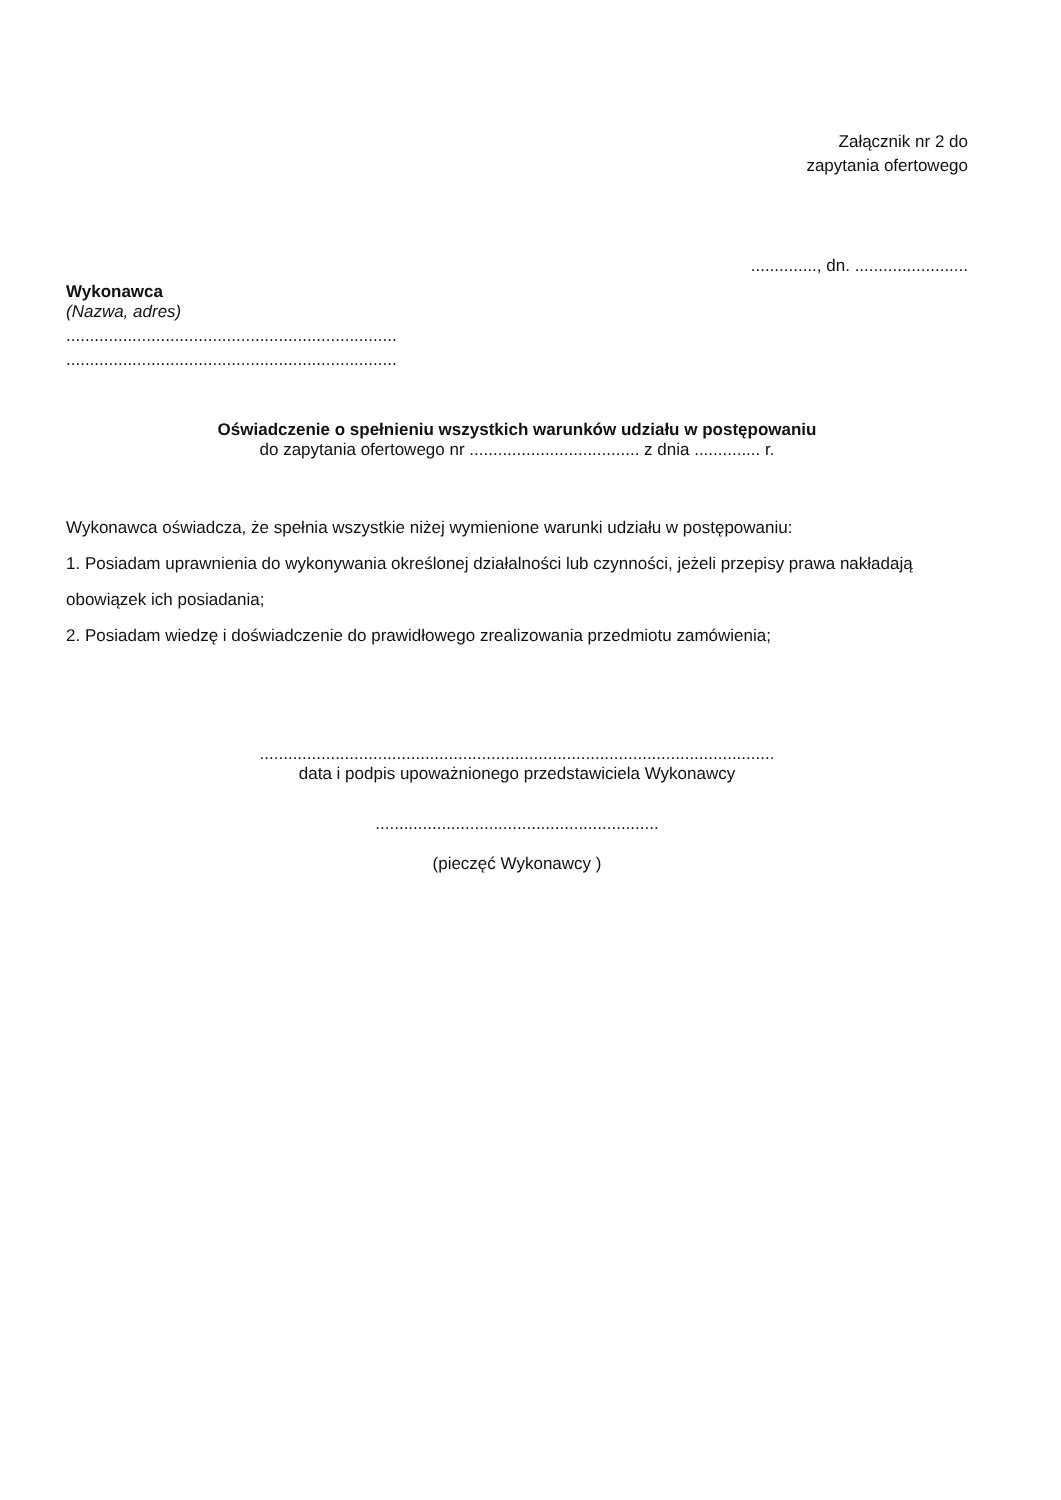Załącznik nr 2 do
zapytania ofertowego
.............., dn. ........................
Wykonawca
(Nazwa, adres)
......................................................................
......................................................................
Oświadczenie o spełnieniu wszystkich warunków udziału w postępowaniu
do zapytania ofertowego nr .................................... z dnia .............. r.
Wykonawca oświadcza, że spełnia wszystkie niżej wymienione warunki udziału w postępowaniu:
1. Posiadam uprawnienia do wykonywania określonej działalności lub czynności, jeżeli przepisy prawa nakładają obowiązek ich posiadania;
2. Posiadam wiedzę i doświadczenie do prawidłowego zrealizowania przedmiotu zamówienia;
.............................................................................................................
data i podpis upoważnionego przedstawiciela Wykonawcy
............................................................
(pieczęć Wykonawcy )